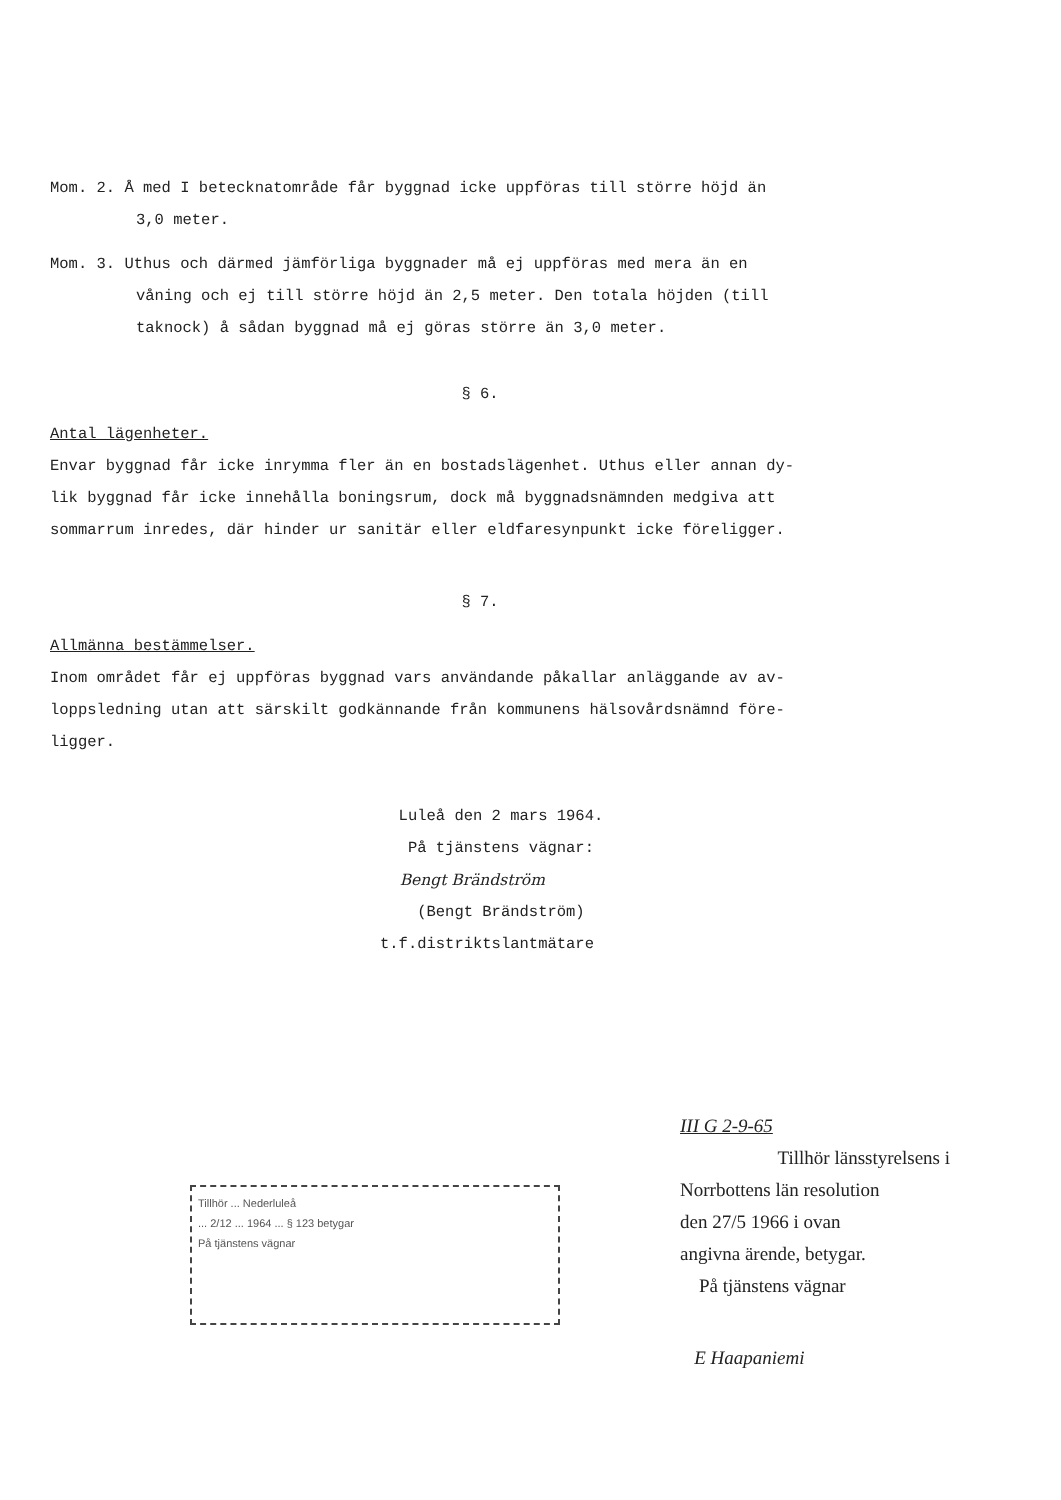Mom. 2. Å med I betecknatområde får byggnad icke uppföras till större höjd än
3,0 meter.
Mom. 3. Uthus och därmed jämförliga byggnader må ej uppföras med mera än en
våning och ej till större höjd än 2,5 meter. Den totala höjden (till
taknock) å sådan byggnad må ej göras större än 3,0 meter.
§ 6.
Antal lägenheter.
Envar byggnad får icke inrymma fler än en bostadslägenhet. Uthus eller annan dy-
lik byggnad får icke innehålla boningsrum, dock må byggnadsnämnden medgiva att
sommarrum inredes, där hinder ur sanitär eller eldfaresynpunkt icke föreligger.
§ 7.
Allmänna bestämmelser.
Inom området får ej uppföras byggnad vars användande påkallar anläggande av av-
loppsledning utan att särskilt godkännande från kommunens hälsovårdsnämnd före-
ligger.
Luleå den 2 mars 1964.
På tjänstens vägnar:
Bengt Brändström
(Bengt Brändström)
t.f.distriktslantmätare
Tillhör ... Nederluleå
... 2/12 ... 1964 ... § 123 betygar
På tjänstens vägnar
III G 2-9-65
Tillhör länsstyrelsens i
Norrbottens län resolution
den 27/5 1966 i ovan
angivna ärende, betygar.
På tjänstens vägnar
E Haapaniemi